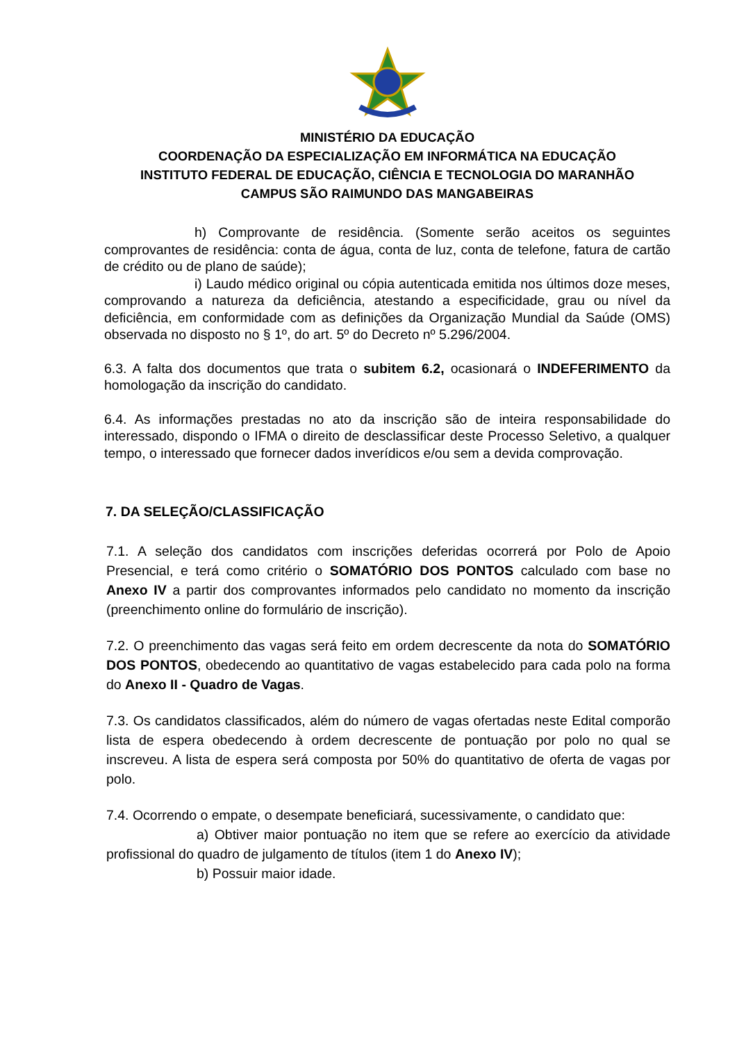MINISTÉRIO DA EDUCAÇÃO
COORDENAÇÃO DA ESPECIALIZAÇÃO EM INFORMÁTICA NA EDUCAÇÃO
INSTITUTO FEDERAL DE EDUCAÇÃO, CIÊNCIA E TECNOLOGIA DO MARANHÃO
CAMPUS SÃO RAIMUNDO DAS MANGABEIRAS
h) Comprovante de residência. (Somente serão aceitos os seguintes comprovantes de residência: conta de água, conta de luz, conta de telefone, fatura de cartão de crédito ou de plano de saúde);
i) Laudo médico original ou cópia autenticada emitida nos últimos doze meses, comprovando a natureza da deficiência, atestando a especificidade, grau ou nível da deficiência, em conformidade com as definições da Organização Mundial da Saúde (OMS) observada no disposto no § 1º, do art. 5º do Decreto nº 5.296/2004.
6.3. A falta dos documentos que trata o subitem 6.2, ocasionará o INDEFERIMENTO da homologação da inscrição do candidato.
6.4. As informações prestadas no ato da inscrição são de inteira responsabilidade do interessado, dispondo o IFMA o direito de desclassificar deste Processo Seletivo, a qualquer tempo, o interessado que fornecer dados inverídicos e/ou sem a devida comprovação.
7. DA SELEÇÃO/CLASSIFICAÇÃO
7.1. A seleção dos candidatos com inscrições deferidas ocorrerá por Polo de Apoio Presencial, e terá como critério o SOMATÓRIO DOS PONTOS calculado com base no Anexo IV a partir dos comprovantes informados pelo candidato no momento da inscrição (preenchimento online do formulário de inscrição).
7.2. O preenchimento das vagas será feito em ordem decrescente da nota do SOMATÓRIO DOS PONTOS, obedecendo ao quantitativo de vagas estabelecido para cada polo na forma do Anexo II - Quadro de Vagas.
7.3. Os candidatos classificados, além do número de vagas ofertadas neste Edital comporão lista de espera obedecendo à ordem decrescente de pontuação por polo no qual se inscreveu. A lista de espera será composta por 50% do quantitativo de oferta de vagas por polo.
7.4. Ocorrendo o empate, o desempate beneficiará, sucessivamente, o candidato que:
a) Obtiver maior pontuação no item que se refere ao exercício da atividade profissional do quadro de julgamento de títulos (item 1 do Anexo IV);
b) Possuir maior idade.